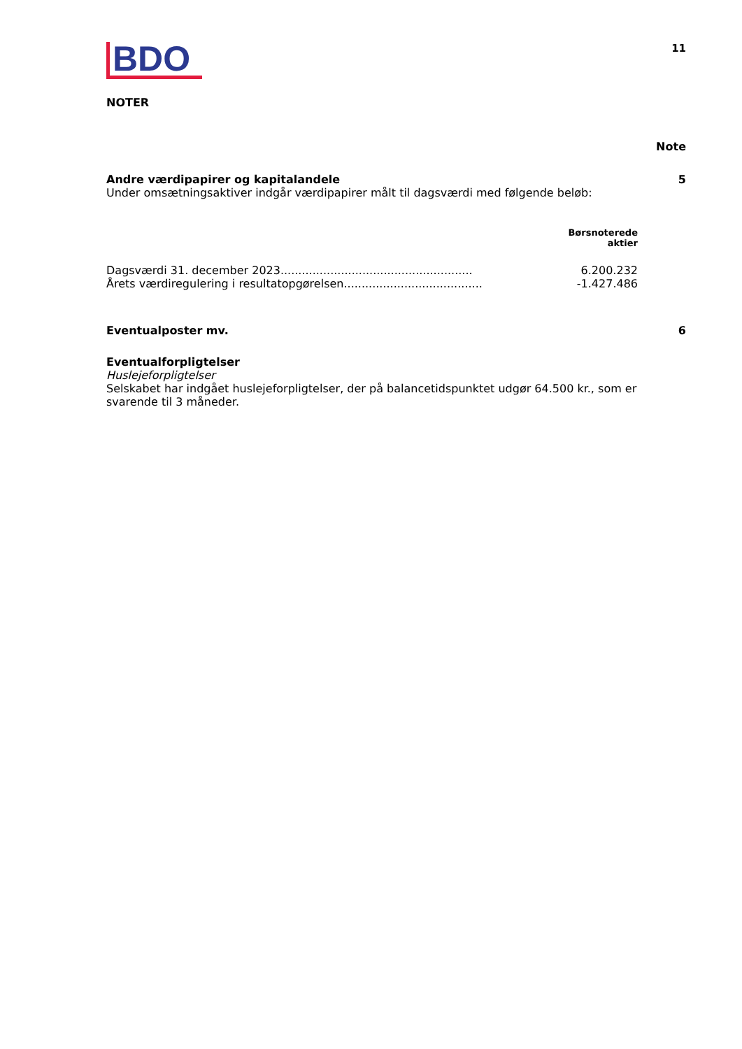BDO
11
NOTER
Note
Andre værdipapirer og kapitalandele 5
Under omsætningsaktiver indgår værdipapirer målt til dagsværdi med følgende beløb:
| | Børsnoterede aktier |
| --- | --- |
| Dagsværdi 31. december 2023...................................................... | 6.200.232 |
| Årets værdiregulering i resultatopgørelsen....................................... | -1.427.486 |
Eventualposter mv. 6
Eventualforpligtelser
Huslejeforpligtelser
Selskabet har indgået huslejeforpligtelser, der på balancetidspunktet udgør 64.500 kr., som er svarende til 3 måneder.